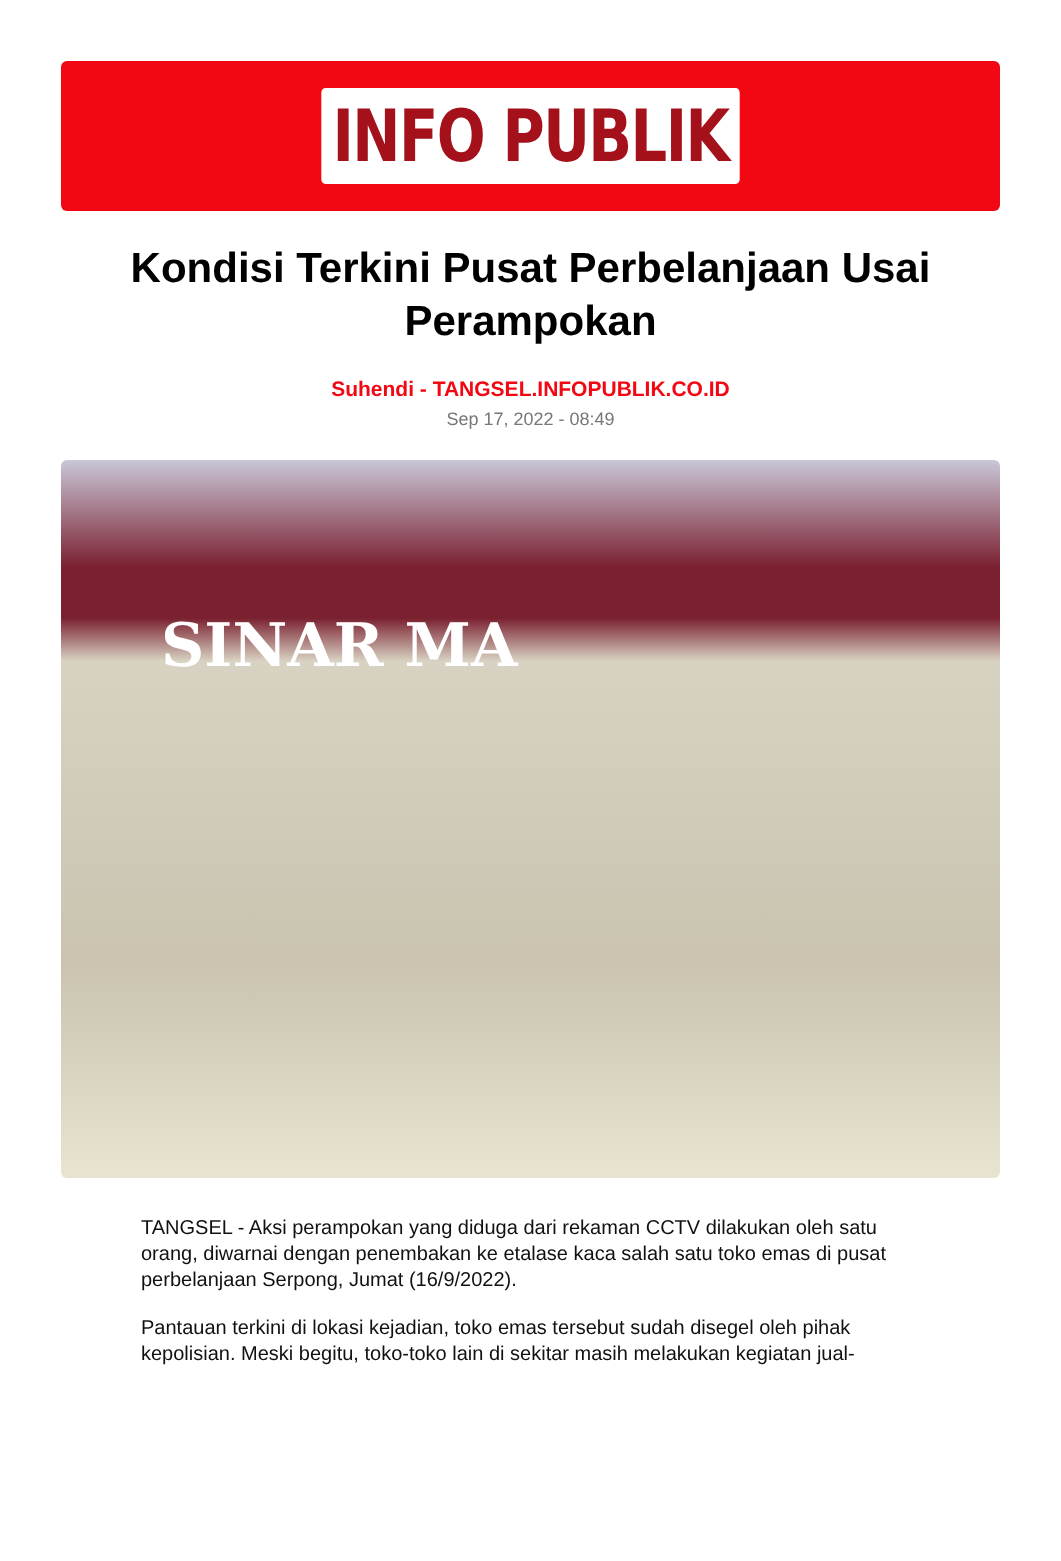INFO PUBLIK
Kondisi Terkini Pusat Perbelanjaan Usai Perampokan
Suhendi - TANGSEL.INFOPUBLIK.CO.ID
Sep 17, 2022 - 08:49
SINAR MA
TANGSEL - Aksi perampokan yang diduga dari rekaman CCTV dilakukan oleh satu orang, diwarnai dengan penembakan ke etalase kaca salah satu toko emas di pusat perbelanjaan Serpong, Jumat (16/9/2022).
Pantauan terkini di lokasi kejadian, toko emas tersebut sudah disegel oleh pihak kepolisian. Meski begitu, toko-toko lain di sekitar masih melakukan kegiatan jual-